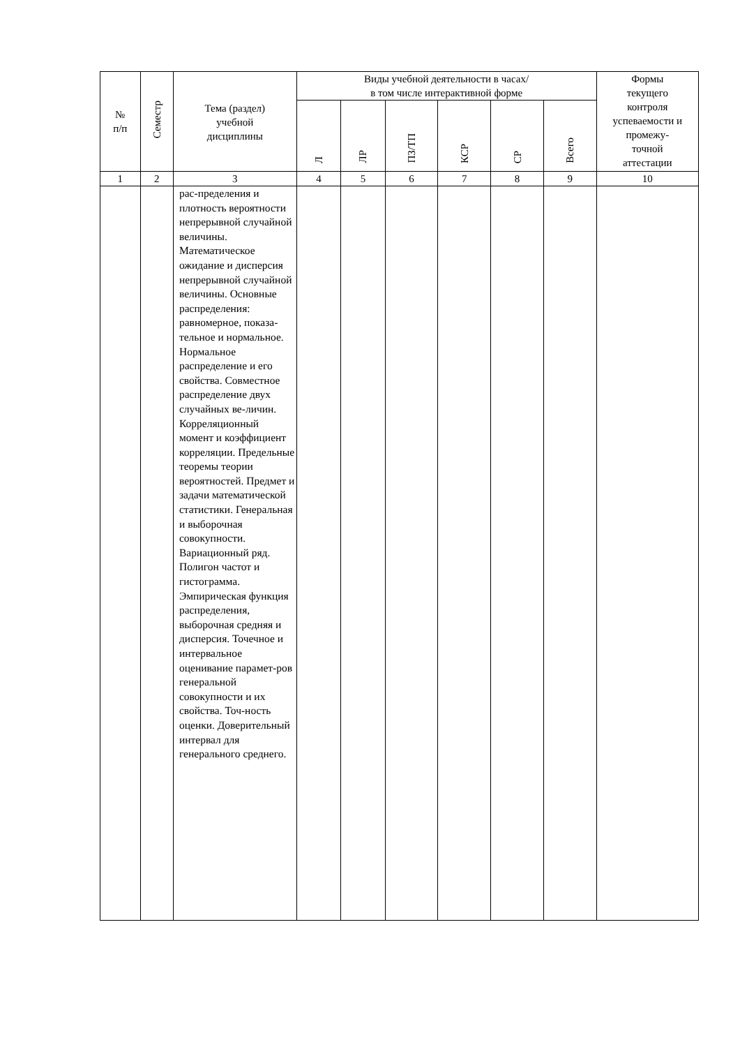| № п/п | Семестр | Тема (раздел) учебной дисциплины | Виды учебной деятельности в часах/ в том числе интерактивной форме | | | | | | Формы текущего контроля успеваемости и промежу- точной аттестации |
| --- | --- | --- | --- | --- | --- | --- | --- | --- | --- |
| | | | Л | ЛР | ПЗ/ТП | КСР | СР | Всего | |
| 1 | 2 | 3 | 4 | 5 | 6 | 7 | 8 | 9 | 10 |
| | | рас-пределения и плотность вероятности непрерывной случайной величины. Математическое ожидание и дисперсия непрерывной случайной величины. Основные распределения: равномерное, показа-тельное и нормальное. Нормальное распределение и его свойства. Совместное распределение двух случайных ве-личин. Корреляционный момент и коэффициент корреляции. Предельные теоремы теории вероятностей. Предмет и задачи математической статистики. Генеральная и выборочная совокупности. Вариационный ряд. Полигон частот и гистограмма. Эмпирическая функция распределения, выборочная средняя и дисперсия. Точечное и интервальное оценивание парамет-ров генеральной совокупности и их свойства. Точ-ность оценки. Доверительный интервал для генерального среднего. | | | | | | | |